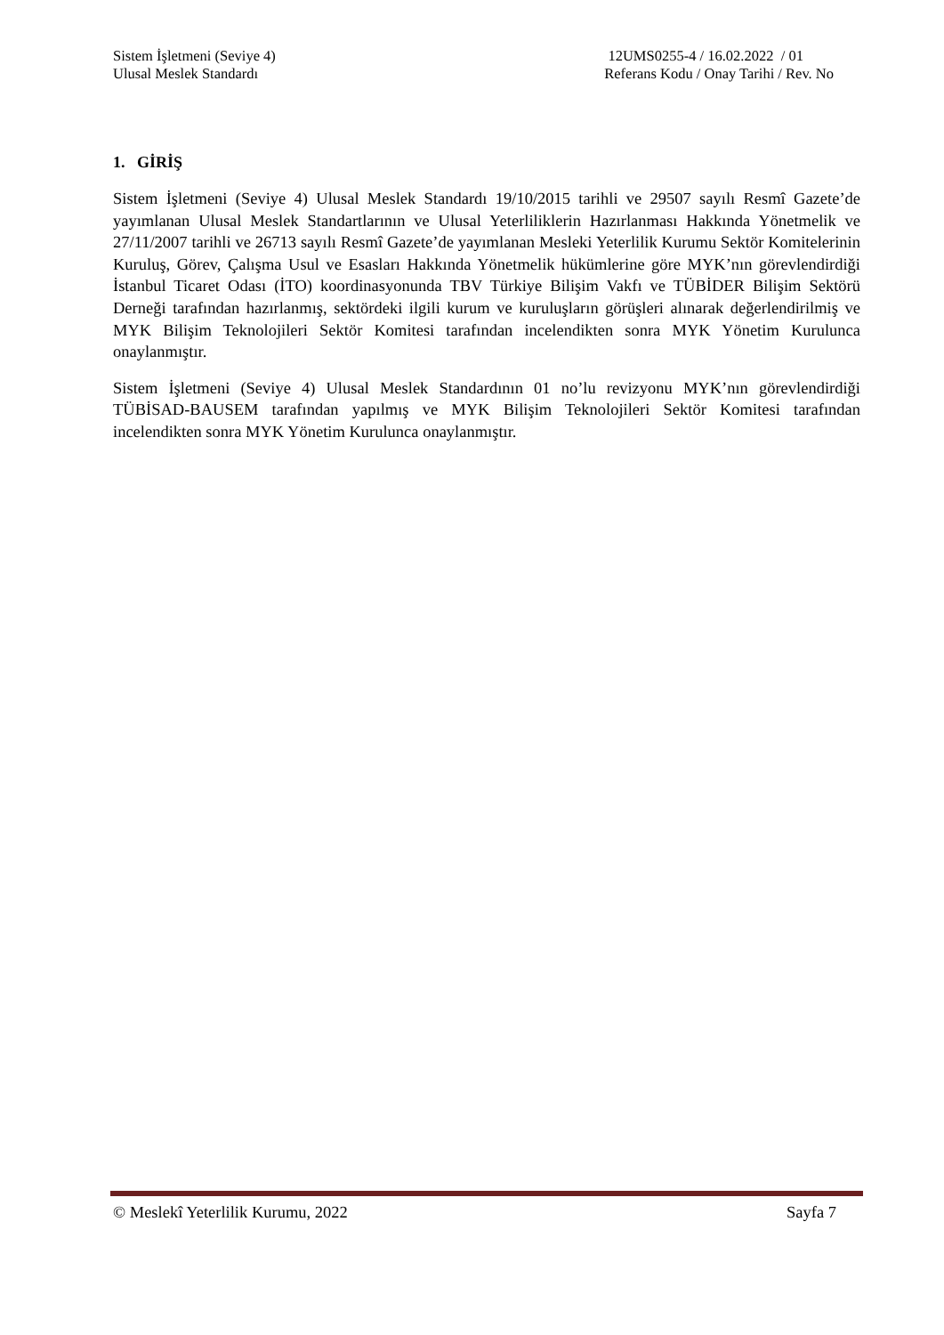Sistem İşletmeni (Seviye 4)
Ulusal Meslek Standardı
12UMS0255-4 / 16.02.2022 / 01
Referans Kodu / Onay Tarihi / Rev. No
1. GİRİŞ
Sistem İşletmeni (Seviye 4) Ulusal Meslek Standardı 19/10/2015 tarihli ve 29507 sayılı Resmî Gazete’de yayımlanan Ulusal Meslek Standartlarının ve Ulusal Yeterliliklerin Hazırlanması Hakkında Yönetmelik ve 27/11/2007 tarihli ve 26713 sayılı Resmî Gazete’de yayımlanan Mesleki Yeterlilik Kurumu Sektör Komitelerinin Kuruluş, Görev, Çalışma Usul ve Esasları Hakkında Yönetmelik hükümlerine göre MYK’nın görevlendirdiği İstanbul Ticaret Odası (İTO) koordinasyonunda TBV Türkiye Bilişim Vakfı ve TÜBİDER Bilişim Sektörü Derneği tarafından hazırlanmış, sektördeki ilgili kurum ve kuruluşların görüşleri alınarak değerlendirilmiş ve MYK Bilişim Teknolojileri Sektör Komitesi tarafından incelendikten sonra MYK Yönetim Kurulunca onaylanmıştır.
Sistem İşletmeni (Seviye 4) Ulusal Meslek Standardının 01 no’lu revizyonu MYK’nın görevlendirdiği TÜBİSAD-BAUSEM tarafından yapılmış ve MYK Bilişim Teknolojileri Sektör Komitesi tarafından incelendikten sonra MYK Yönetim Kurulunca onaylanmıştır.
© Meslekî Yeterlilik Kurumu, 2022
Sayfa 7